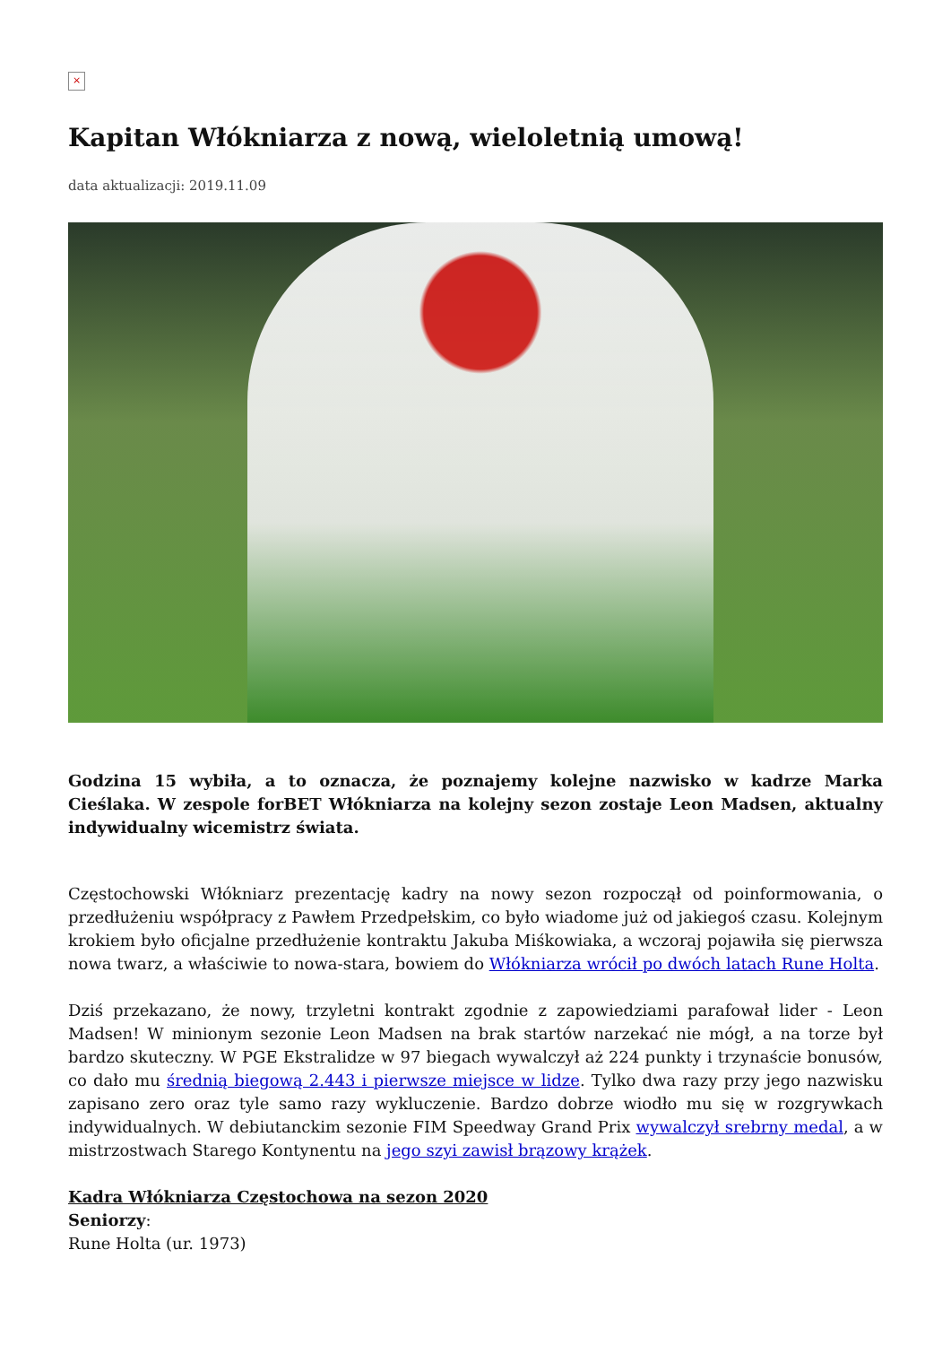×
Kapitan Włókniarza z nową, wieloletnią umową!
data aktualizacji: 2019.11.09
Godzina 15 wybiła, a to oznacza, że poznajemy kolejne nazwisko w kadrze Marka Cieślaka. W zespole forBET Włókniarza na kolejny sezon zostaje Leon Madsen, aktualny indywidualny wicemistrz świata.
Częstochowski Włókniarz prezentację kadry na nowy sezon rozpoczął od poinformowania, o przedłużeniu współpracy z Pawłem Przedpełskim, co było wiadome już od jakiegoś czasu. Kolejnym krokiem było oficjalne przedłużenie kontraktu Jakuba Miśkowiaka, a wczoraj pojawiła się pierwsza nowa twarz, a właściwie to nowa-stara, bowiem do Włókniarza wrócił po dwóch latach Rune Holta.
Dziś przekazano, że nowy, trzyletni kontrakt zgodnie z zapowiedziami parafował lider - Leon Madsen! W minionym sezonie Leon Madsen na brak startów narzekać nie mógł, a na torze był bardzo skuteczny. W PGE Ekstralidze w 97 biegach wywalczył aż 224 punkty i trzynaście bonusów, co dało mu średnią biegową 2.443 i pierwsze miejsce w lidze. Tylko dwa razy przy jego nazwisku zapisano zero oraz tyle samo razy wykluczenie. Bardzo dobrze wiodło mu się w rozgrywkach indywidualnych. W debiutanckim sezonie FIM Speedway Grand Prix wywalczył srebrny medal, a w mistrzostwach Starego Kontynentu na jego szyi zawisł brązowy krążek.
Kadra Włókniarza Częstochowa na sezon 2020
Seniorzy:
Rune Holta (ur. 1973)